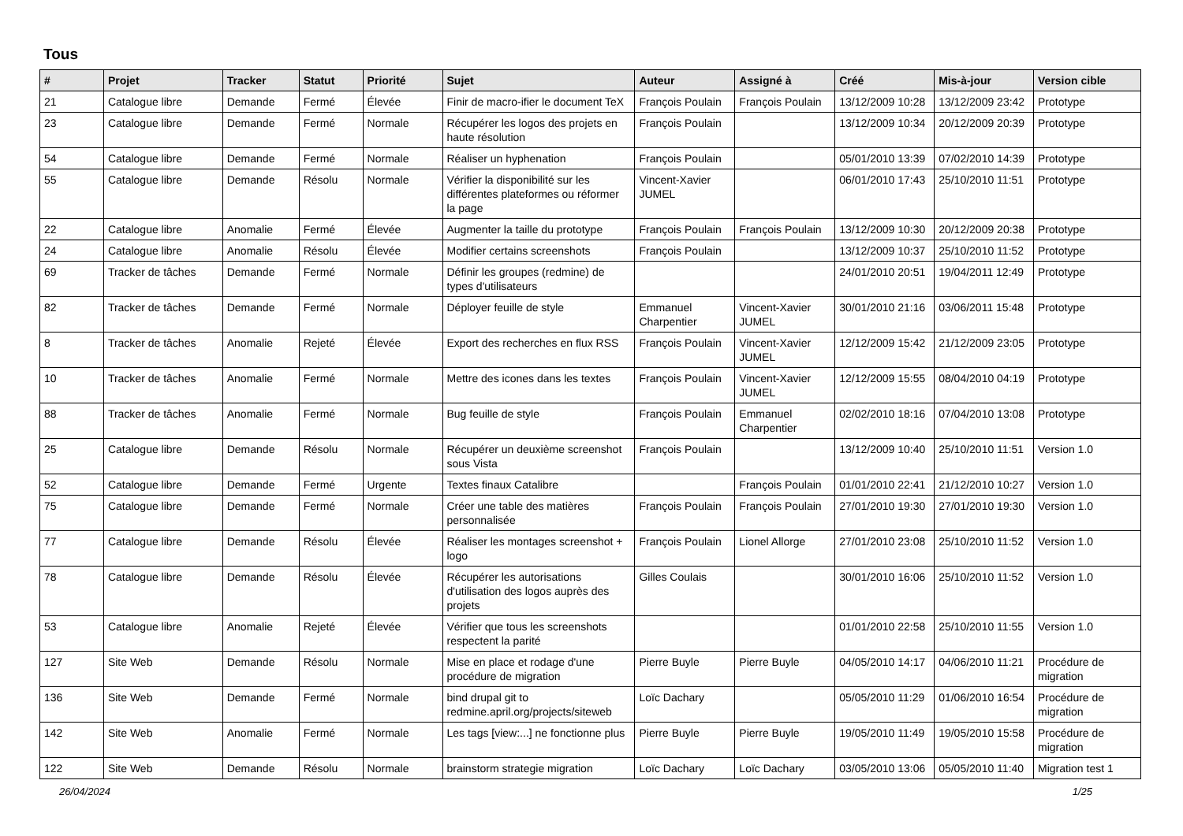Tous
| # | Projet | Tracker | Statut | Priorité | Sujet | Auteur | Assigné à | Créé | Mis-à-jour | Version cible |
| --- | --- | --- | --- | --- | --- | --- | --- | --- | --- | --- |
| 21 | Catalogue libre | Demande | Fermé | Élevée | Finir de macro-ifier le document TeX | François Poulain | François Poulain | 13/12/2009 10:28 | 13/12/2009 23:42 | Prototype |
| 23 | Catalogue libre | Demande | Fermé | Normale | Récupérer les logos des projets en haute résolution | François Poulain | | 13/12/2009 10:34 | 20/12/2009 20:39 | Prototype |
| 54 | Catalogue libre | Demande | Fermé | Normale | Réaliser un hyphenation | François Poulain | | 05/01/2010 13:39 | 07/02/2010 14:39 | Prototype |
| 55 | Catalogue libre | Demande | Résolu | Normale | Vérifier la disponibilité sur les différentes plateformes ou réformer la page | Vincent-Xavier JUMEL | | 06/01/2010 17:43 | 25/10/2010 11:51 | Prototype |
| 22 | Catalogue libre | Anomalie | Fermé | Élevée | Augmenter la taille du prototype | François Poulain | François Poulain | 13/12/2009 10:30 | 20/12/2009 20:38 | Prototype |
| 24 | Catalogue libre | Anomalie | Résolu | Élevée | Modifier certains screenshots | François Poulain | | 13/12/2009 10:37 | 25/10/2010 11:52 | Prototype |
| 69 | Tracker de tâches | Demande | Fermé | Normale | Définir les groupes (redmine) de types d'utilisateurs | | | 24/01/2010 20:51 | 19/04/2011 12:49 | Prototype |
| 82 | Tracker de tâches | Demande | Fermé | Normale | Déployer feuille de style | Emmanuel Charpentier | Vincent-Xavier JUMEL | 30/01/2010 21:16 | 03/06/2011 15:48 | Prototype |
| 8 | Tracker de tâches | Anomalie | Rejeté | Élevée | Export des recherches en flux RSS | François Poulain | Vincent-Xavier JUMEL | 12/12/2009 15:42 | 21/12/2009 23:05 | Prototype |
| 10 | Tracker de tâches | Anomalie | Fermé | Normale | Mettre des icones dans les textes | François Poulain | Vincent-Xavier JUMEL | 12/12/2009 15:55 | 08/04/2010 04:19 | Prototype |
| 88 | Tracker de tâches | Anomalie | Fermé | Normale | Bug feuille de style | François Poulain | Emmanuel Charpentier | 02/02/2010 18:16 | 07/04/2010 13:08 | Prototype |
| 25 | Catalogue libre | Demande | Résolu | Normale | Récupérer un deuxième screenshot sous Vista | François Poulain | | 13/12/2009 10:40 | 25/10/2010 11:51 | Version 1.0 |
| 52 | Catalogue libre | Demande | Fermé | Urgente | Textes finaux Catalibre | | François Poulain | 01/01/2010 22:41 | 21/12/2010 10:27 | Version 1.0 |
| 75 | Catalogue libre | Demande | Fermé | Normale | Créer une table des matières personnalisée | François Poulain | François Poulain | 27/01/2010 19:30 | 27/01/2010 19:30 | Version 1.0 |
| 77 | Catalogue libre | Demande | Résolu | Élevée | Réaliser les montages screenshot + logo | François Poulain | Lionel Allorge | 27/01/2010 23:08 | 25/10/2010 11:52 | Version 1.0 |
| 78 | Catalogue libre | Demande | Résolu | Élevée | Récupérer les autorisations d'utilisation des logos auprès des projets | Gilles Coulais | | 30/01/2010 16:06 | 25/10/2010 11:52 | Version 1.0 |
| 53 | Catalogue libre | Anomalie | Rejeté | Élevée | Vérifier que tous les screenshots respectent la parité | | | 01/01/2010 22:58 | 25/10/2010 11:55 | Version 1.0 |
| 127 | Site Web | Demande | Résolu | Normale | Mise en place et rodage d'une procédure de migration | Pierre Buyle | Pierre Buyle | 04/05/2010 14:17 | 04/06/2010 11:21 | Procédure de migration |
| 136 | Site Web | Demande | Fermé | Normale | bind drupal git to redmine.april.org/projects/siteweb | Loïc Dachary | | 05/05/2010 11:29 | 01/06/2010 16:54 | Procédure de migration |
| 142 | Site Web | Anomalie | Fermé | Normale | Les tags [view:...] ne fonctionne plus | Pierre Buyle | Pierre Buyle | 19/05/2010 11:49 | 19/05/2010 15:58 | Procédure de migration |
| 122 | Site Web | Demande | Résolu | Normale | brainstorm strategie migration | Loïc Dachary | Loïc Dachary | 03/05/2010 13:06 | 05/05/2010 11:40 | Migration test 1 |
26/04/2024 1/25